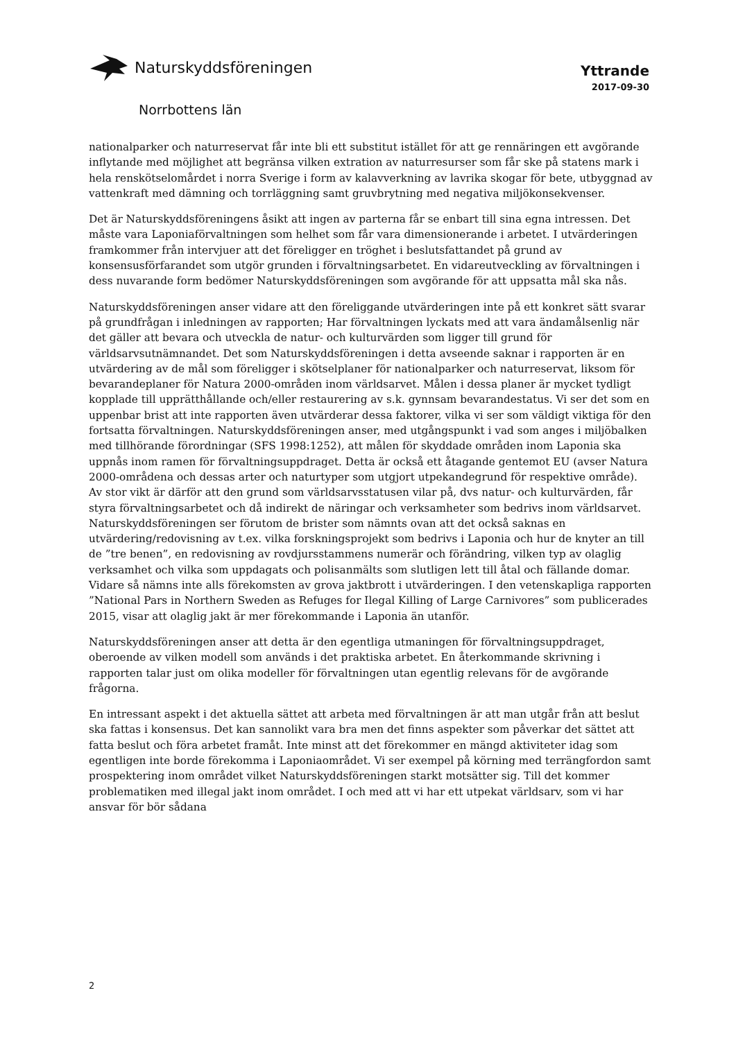Naturskyddsföreningen
Yttrande
2017-09-30
Norrbottens län
nationalparker och naturreservat får inte bli ett substitut istället för att ge rennäringen ett avgörande inflytande med möjlighet att begränsa vilken extration av naturresurser som får ske på statens mark i hela renskötselomårdet i norra Sverige i form av kalavverkning av lavrika skogar för bete, utbyggnad av vattenkraft med dämning och torrläggning samt gruvbrytning med negativa miljökonsekvenser.
Det är Naturskyddsföreningens åsikt att ingen av parterna får se enbart till sina egna intressen. Det måste vara Laponiaförvaltningen som helhet som får vara dimensionerande i arbetet. I utvärderingen framkommer från intervjuer att det föreligger en tröghet i beslutsfattandet på grund av konsensusförfarandet som utgör grunden i förvaltningsarbetet. En vidareutveckling av förvaltningen i dess nuvarande form bedömer Naturskyddsföreningen som avgörande för att uppsatta mål ska nås.
Naturskyddsföreningen anser vidare att den föreliggande utvärderingen inte på ett konkret sätt svarar på grundfrågan i inledningen av rapporten; Har förvaltningen lyckats med att vara ändamålsenlig när det gäller att bevara och utveckla de natur- och kulturvärden som ligger till grund för världsarvsutnämnandet. Det som Naturskyddsföreningen i detta avseende saknar i rapporten är en utvärdering av de mål som föreligger i skötselplaner för nationalparker och naturreservat, liksom för bevarandeplaner för Natura 2000-områden inom världsarvet. Målen i dessa planer är mycket tydligt kopplade till upprätthållande och/eller restaurering av s.k. gynnsam bevarandestatus. Vi ser det som en uppenbar brist att inte rapporten även utvärderar dessa faktorer, vilka vi ser som väldigt viktiga för den fortsatta förvaltningen. Naturskyddsföreningen anser, med utgångspunkt i vad som anges i miljöbalken med tillhörande förordningar (SFS 1998:1252), att målen för skyddade områden inom Laponia ska uppnås inom ramen för förvaltningsuppdraget. Detta är också ett åtagande gentemot EU (avser Natura 2000-områdena och dessas arter och naturtyper som utgjort utpekandegrund för respektive område). Av stor vikt är därför att den grund som världsarvsstatusen vilar på, dvs natur- och kulturvärden, får styra förvaltningsarbetet och då indirekt de näringar och verksamheter som bedrivs inom världsarvet.
Naturskyddsföreningen ser förutom de brister som nämnts ovan att det också saknas en utvärdering/redovisning av t.ex. vilka forskningsprojekt som bedrivs i Laponia och hur de knyter an till de ”tre benen”, en redovisning av rovdjursstammens numerär och förändring, vilken typ av olaglig verksamhet och vilka som uppdagats och polisanmälts som slutligen lett till åtal och fällande domar. Vidare så nämns inte alls förekomsten av grova jaktbrott i utvärderingen. I den vetenskapliga rapporten ”National Pars in Northern Sweden as Refuges for Ilegal Killing of Large Carnivores” som publicerades 2015, visar att olaglig jakt är mer förekommande i Laponia än utanför.
Naturskyddsföreningen anser att detta är den egentliga utmaningen för förvaltningsuppdraget, oberoende av vilken modell som används i det praktiska arbetet. En återkommande skrivning i rapporten talar just om olika modeller för förvaltningen utan egentlig relevans för de avgörande frågorna.
En intressant aspekt i det aktuella sättet att arbeta med förvaltningen är att man utgår från att beslut ska fattas i konsensus. Det kan sannolikt vara bra men det finns aspekter som påverkar det sättet att fatta beslut och föra arbetet framåt. Inte minst att det förekommer en mängd aktiviteter idag som egentligen inte borde förekomma i Laponiaområdet. Vi ser exempel på körning med terrängfordon samt prospektering inom området vilket Naturskyddsföreningen starkt motsätter sig. Till det kommer problematiken med illegal jakt inom området. I och med att vi har ett utpekat världsarv, som vi har ansvar för bör sådana
2